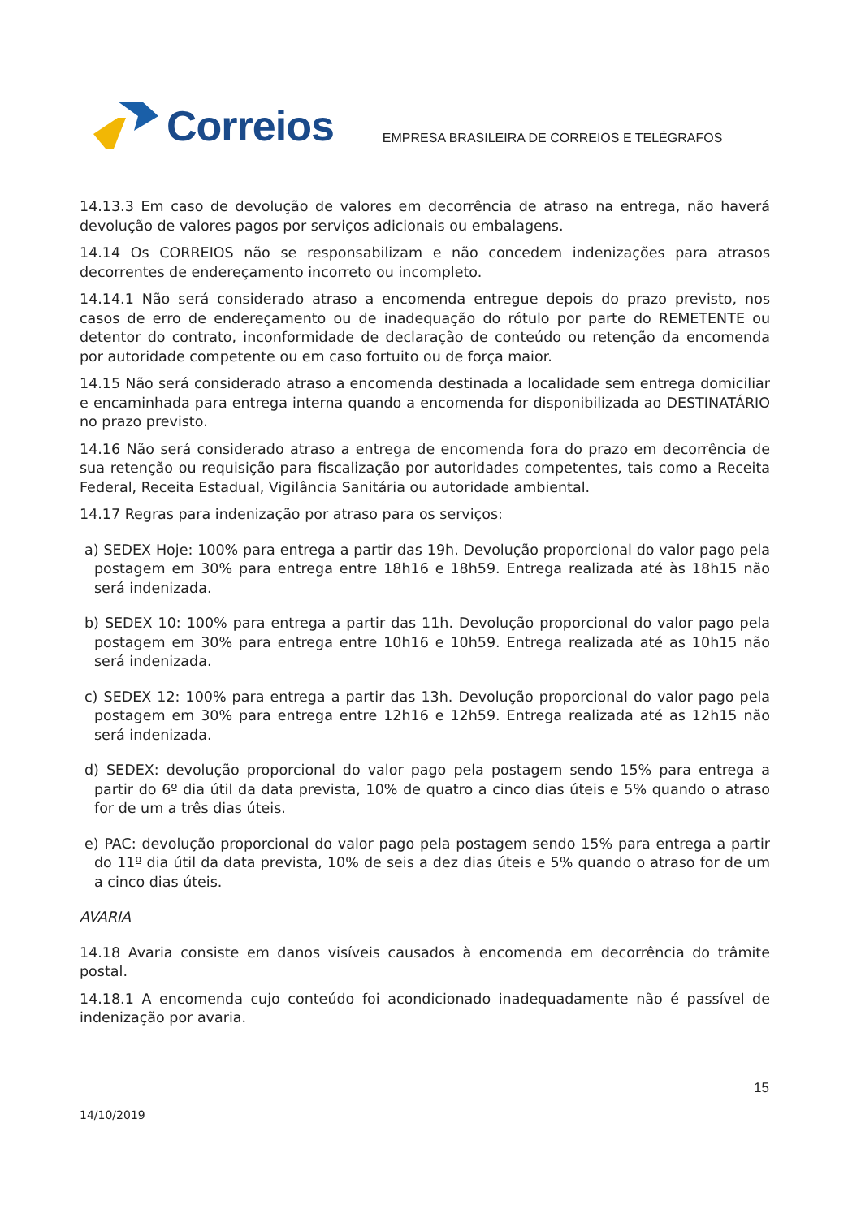Correios
EMPRESA BRASILEIRA DE CORREIOS E TELÉGRAFOS
14.13.3 Em caso de devolução de valores em decorrência de atraso na entrega, não haverá devolução de valores pagos por serviços adicionais ou embalagens.
14.14 Os CORREIOS não se responsabilizam e não concedem indenizações para atrasos decorrentes de endereçamento incorreto ou incompleto.
14.14.1 Não será considerado atraso a encomenda entregue depois do prazo previsto, nos casos de erro de endereçamento ou de inadequação do rótulo por parte do REMETENTE ou detentor do contrato, inconformidade de declaração de conteúdo ou retenção da encomenda por autoridade competente ou em caso fortuito ou de força maior.
14.15 Não será considerado atraso a encomenda destinada a localidade sem entrega domiciliar e encaminhada para entrega interna quando a encomenda for disponibilizada ao DESTINATÁRIO no prazo previsto.
14.16 Não será considerado atraso a entrega de encomenda fora do prazo em decorrência de sua retenção ou requisição para fiscalização por autoridades competentes, tais como a Receita Federal, Receita Estadual, Vigilância Sanitária ou autoridade ambiental.
14.17 Regras para indenização por atraso para os serviços:
a) SEDEX Hoje: 100% para entrega a partir das 19h. Devolução proporcional do valor pago pela postagem em 30% para entrega entre 18h16 e 18h59. Entrega realizada até às 18h15 não será indenizada.
b) SEDEX 10: 100% para entrega a partir das 11h. Devolução proporcional do valor pago pela postagem em 30% para entrega entre 10h16 e 10h59. Entrega realizada até as 10h15 não será indenizada.
c) SEDEX 12: 100% para entrega a partir das 13h. Devolução proporcional do valor pago pela postagem em 30% para entrega entre 12h16 e 12h59. Entrega realizada até as 12h15 não será indenizada.
d) SEDEX: devolução proporcional do valor pago pela postagem sendo 15% para entrega a partir do 6º dia útil da data prevista, 10% de quatro a cinco dias úteis e 5% quando o atraso for de um a três dias úteis.
e) PAC: devolução proporcional do valor pago pela postagem sendo 15% para entrega a partir do 11º dia útil da data prevista, 10% de seis a dez dias úteis e 5% quando o atraso for de um a cinco dias úteis.
AVARIA
14.18 Avaria consiste em danos visíveis causados à encomenda em decorrência do trâmite postal.
14.18.1 A encomenda cujo conteúdo foi acondicionado inadequadamente não é passível de indenização por avaria.
15
14/10/2019